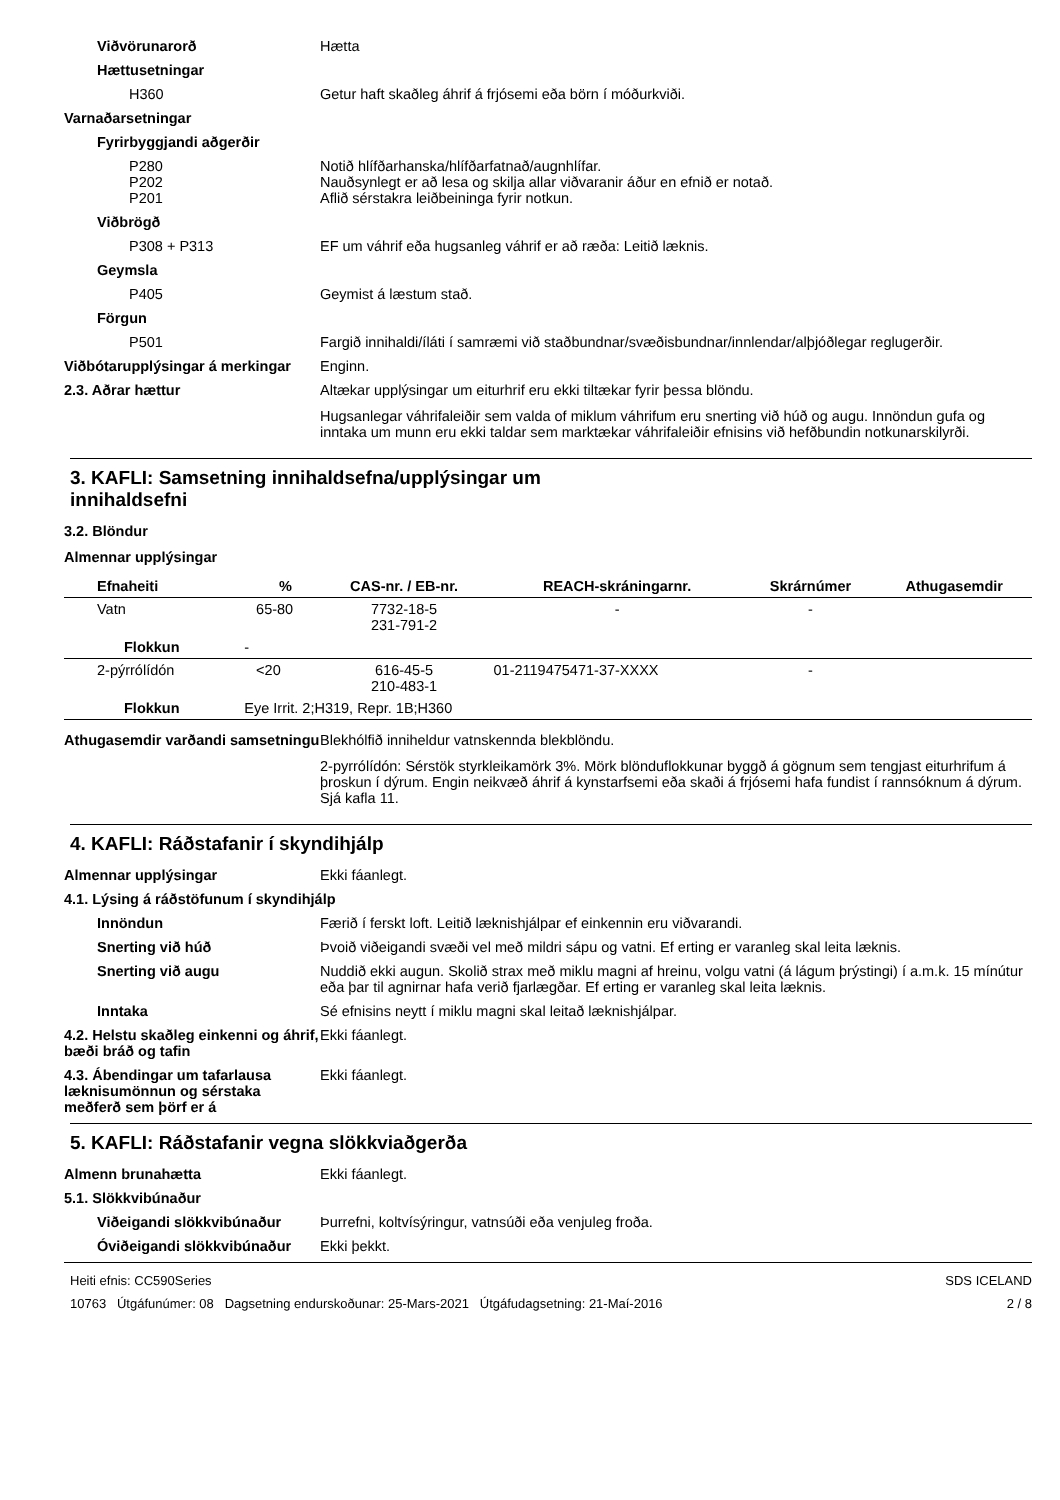Viðvörunarorð Hætta
Hættusetningar
H360 Getur haft skaðleg áhrif á frjósemi eða börn í móðurkviði.
Varnaðarsetningar
Fyrirbyggjandi aðgerðir
P280
P202
P201
Notið hlífðarhanska/hlífðarfatnað/augnhlífar.
Nauðsynlegt er að lesa og skilja allar viðvaranir áður en efnið er notað.
Aflið sérstakra leiðbeininga fyrir notkun.
Viðbrögð
P308 + P313 EF um váhrif eða hugsanleg váhrif er að ræða: Leitið læknis.
Geymsla
P405 Geymist á læstum stað.
Förgun
P501 Fargið innihaldi/íláti í samræmi við staðbundnar/svæðisbundnar/innlendar/alþjóðlegar reglugerðir.
Viðbótarupplýsingar á merkingar
Enginn.
2.3. Aðrar hættur Altækar upplýsingar um eiturhrif eru ekki tiltækar fyrir þessa blöndu.
Hugsanlegar váhrifaleiðir sem valda of miklum váhrifum eru snerting við húð og augu. Innöndun gufa og inntaka um munn eru ekki taldar sem marktækar váhrifaleiðir efnisins við hefðbundin notkunarskilyrði.
3. KAFLI: Samsetning innihaldsefna/upplýsingar um
innihaldsefni
3.2. Blöndur
Almennar upplýsingar
| Efnaheiti | | % | CAS-nr. / EB-nr. | REACH-skráningarnr. | Skrárnúmer | Athugasemdir |
| --- | --- | --- | --- | --- | --- | --- |
| Vatn | | 65-80 | 7732-18-5 231-791-2 | - | - | |
| Flokkun | - | | | | | |
| 2-pýrrólídón | | <20 | 616-45-5 210-483-1 | 01-2119475471-37-XXXX | - | |
| Flokkun | Eye Irrit. 2;H319, Repr. 1B;H360 | | | | | |
Athugasemdir varðandi samsetningu
Blekhólfið inniheldur vatnskennda blekblöndu.
2-pyrrólídón: Sérstök styrkleikamörk 3%. Mörk blönduflokkunar byggð á gögnum sem tengjast eiturhrifum á þroskun í dýrum. Engin neikvæð áhrif á kynstarfsemi eða skaði á frjósemi hafa fundist í rannsóknum á dýrum. Sjá kafla 11.
4. KAFLI: Ráðstafanir í skyndihjálp
Almennar upplýsingar Ekki fáanlegt.
4.1. Lýsing á ráðstöfunum í skyndihjálp
Innöndun Færið í ferskt loft. Leitið læknishjálpar ef einkennin eru viðvarandi.
Snerting við húð Þvoið viðeigandi svæði vel með mildri sápu og vatni. Ef erting er varanleg skal leita læknis.
Snerting við augu Nuddið ekki augun. Skolið strax með miklu magni af hreinu, volgu vatni (á lágum þrýstingi) í a.m.k. 15 mínútur eða þar til agnirnar hafa verið fjarlægðar. Ef erting er varanleg skal leita læknis.
Inntaka Sé efnisins neytt í miklu magni skal leitað læknishjálpar.
4.2. Helstu skaðleg einkenni og áhrif, bæði bráð og tafin
Ekki fáanlegt.
4.3. Ábendingar um tafarlausa læknisumönnun og sérstaka meðferð sem þörf er á
Ekki fáanlegt.
5. KAFLI: Ráðstafanir vegna slökkviaðgerða
Almenn brunahætta Ekki fáanlegt.
5.1. Slökkvibúnaður
Viðeigandi slökkvibúnaður Þurrefni, koltvísýringur, vatnsúði eða venjuleg froða.
Óviðeigandi slökkvibúnaður
Ekki þekkt.
Heiti efnis: CC590Series
10763 Útgáfunúmer: 08 Dagsetning endurskoðunar: 25-Mars-2021 Útgáfudagsetning: 21-Maí-2016
SDS ICELAND
2 / 8